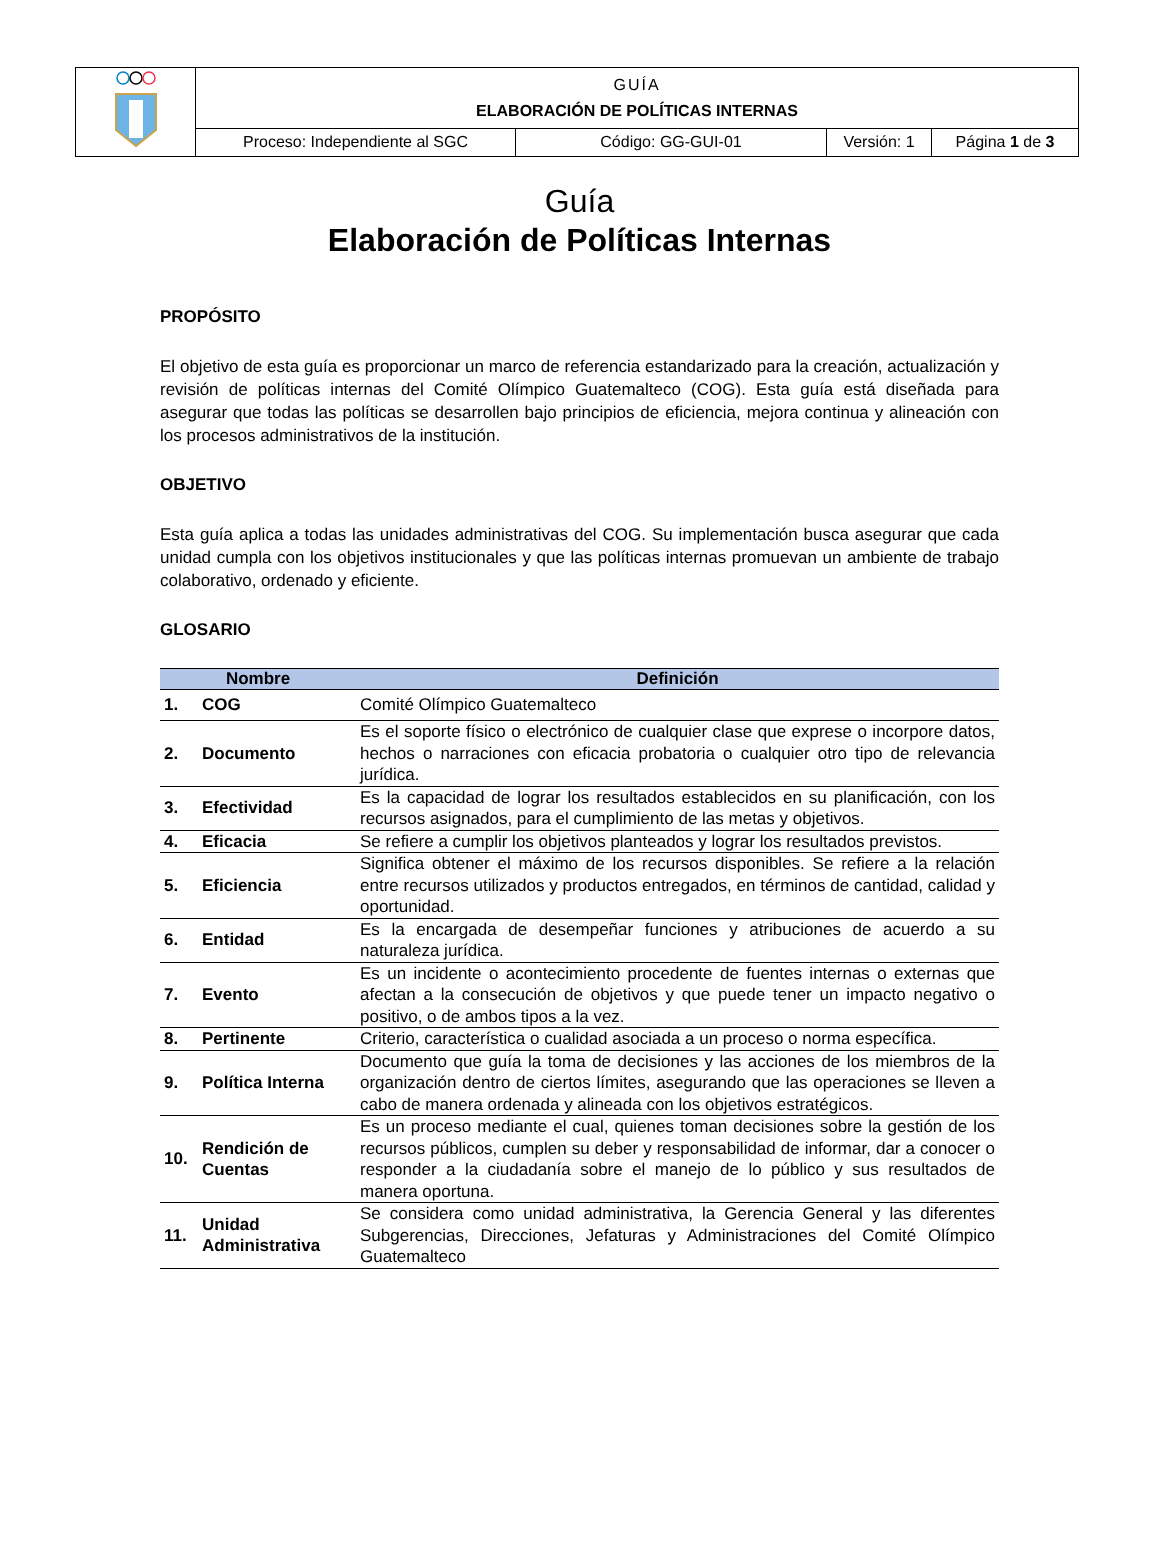| | GUÍA ELABORACIÓN DE POLÍTICAS INTERNAS | | | |
| | Proceso: Independiente al SGC | Código: GG-GUI-01 | Versión: 1 | Página 1 de 3 |
Guía
Elaboración de Políticas Internas
PROPÓSITO
El objetivo de esta guía es proporcionar un marco de referencia estandarizado para la creación, actualización y revisión de políticas internas del Comité Olímpico Guatemalteco (COG). Esta guía está diseñada para asegurar que todas las políticas se desarrollen bajo principios de eficiencia, mejora continua y alineación con los procesos administrativos de la institución.
OBJETIVO
Esta guía aplica a todas las unidades administrativas del COG. Su implementación busca asegurar que cada unidad cumpla con los objetivos institucionales y que las políticas internas promuevan un ambiente de trabajo colaborativo, ordenado y eficiente.
GLOSARIO
| Nombre | | Definición |
| --- | --- | --- |
| 1. | COG | Comité Olímpico Guatemalteco |
| 2. | Documento | Es el soporte físico o electrónico de cualquier clase que exprese o incorpore datos, hechos o narraciones con eficacia probatoria o cualquier otro tipo de relevancia jurídica. |
| 3. | Efectividad | Es la capacidad de lograr los resultados establecidos en su planificación, con los recursos asignados, para el cumplimiento de las metas y objetivos. |
| 4. | Eficacia | Se refiere a cumplir los objetivos planteados y lograr los resultados previstos. |
| 5. | Eficiencia | Significa obtener el máximo de los recursos disponibles. Se refiere a la relación entre recursos utilizados y productos entregados, en términos de cantidad, calidad y oportunidad. |
| 6. | Entidad | Es la encargada de desempeñar funciones y atribuciones de acuerdo a su naturaleza jurídica. |
| 7. | Evento | Es un incidente o acontecimiento procedente de fuentes internas o externas que afectan a la consecución de objetivos y que puede tener un impacto negativo o positivo, o de ambos tipos a la vez. |
| 8. | Pertinente | Criterio, característica o cualidad asociada a un proceso o norma específica. |
| 9. | Política Interna | Documento que guía la toma de decisiones y las acciones de los miembros de la organización dentro de ciertos límites, asegurando que las operaciones se lleven a cabo de manera ordenada y alineada con los objetivos estratégicos. |
| 10. | Rendición de Cuentas | Es un proceso mediante el cual, quienes toman decisiones sobre la gestión de los recursos públicos, cumplen su deber y responsabilidad de informar, dar a conocer o responder a la ciudadanía sobre el manejo de lo público y sus resultados de manera oportuna. |
| 11. | Unidad Administrativa | Se considera como unidad administrativa, la Gerencia General y las diferentes Subgerencias, Direcciones, Jefaturas y Administraciones del Comité Olímpico Guatemalteco |